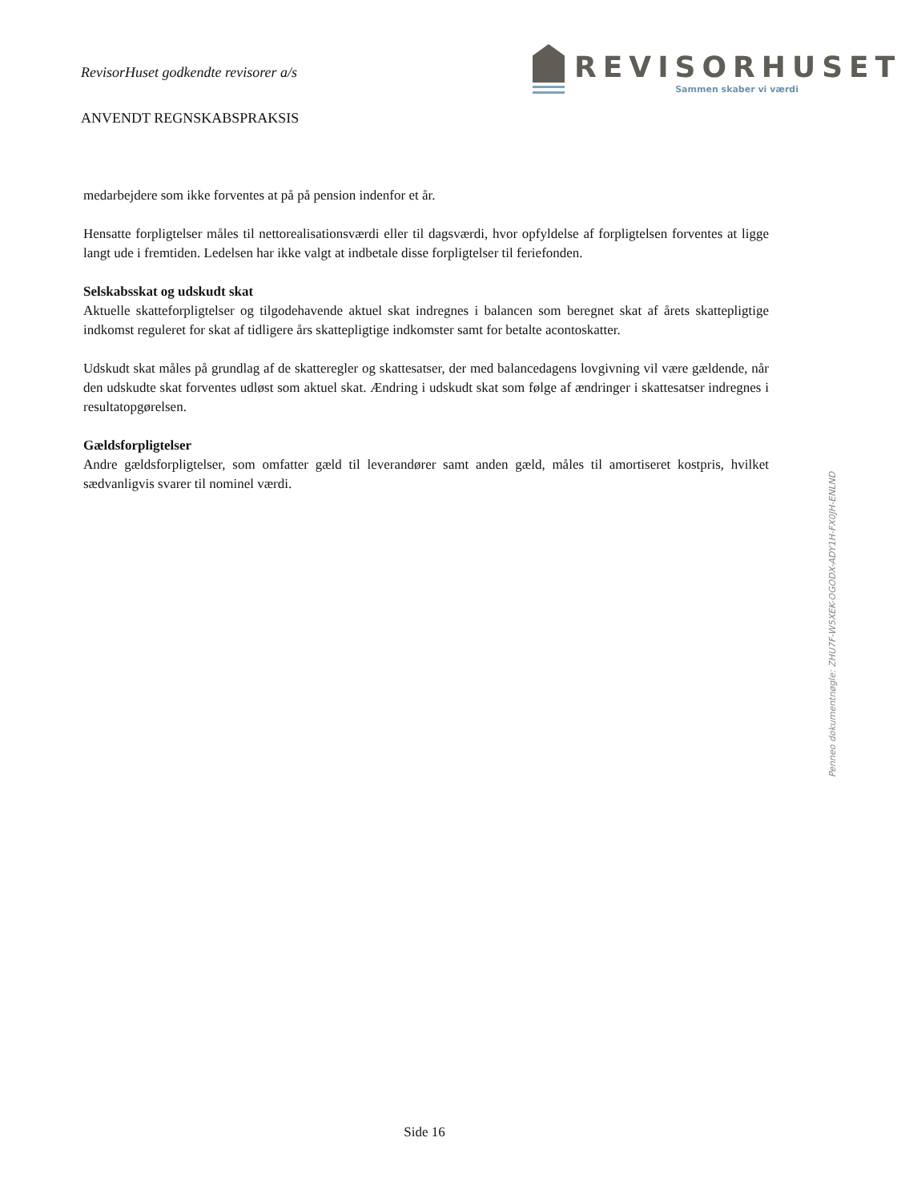RevisorHuset godkendte revisorer a/s
REVISORHUSET
Sammen skaber vi værdi
ANVENDT REGNSKABSPRAKSIS
medarbejdere som ikke forventes at på på pension indenfor et år.
Hensatte forpligtelser måles til nettorealisationsværdi eller til dagsværdi, hvor opfyldelse af forpligtelsen forventes at ligge langt ude i fremtiden. Ledelsen har ikke valgt at indbetale disse forpligtelser til feriefonden.
Selskabsskat og udskudt skat
Aktuelle skatteforpligtelser og tilgodehavende aktuel skat indregnes i balancen som beregnet skat af årets skattepligtige indkomst reguleret for skat af tidligere års skattepligtige indkomster samt for betalte acontoskatter.
Udskudt skat måles på grundlag af de skatteregler og skattesatser, der med balancedagens lovgivning vil være gældende, når den udskudte skat forventes udløst som aktuel skat. Ændring i udskudt skat som følge af ændringer i skattesatser indregnes i resultatopgørelsen.
Gældsforpligtelser
Andre gældsforpligtelser, som omfatter gæld til leverandører samt anden gæld, måles til amortiseret kostpris, hvilket sædvanligvis svarer til nominel værdi.
Penneo dokumentnøgle: ZHU7F-W5XEK-OGODX-ADY1H-FX0JH-ENLND
Side 16